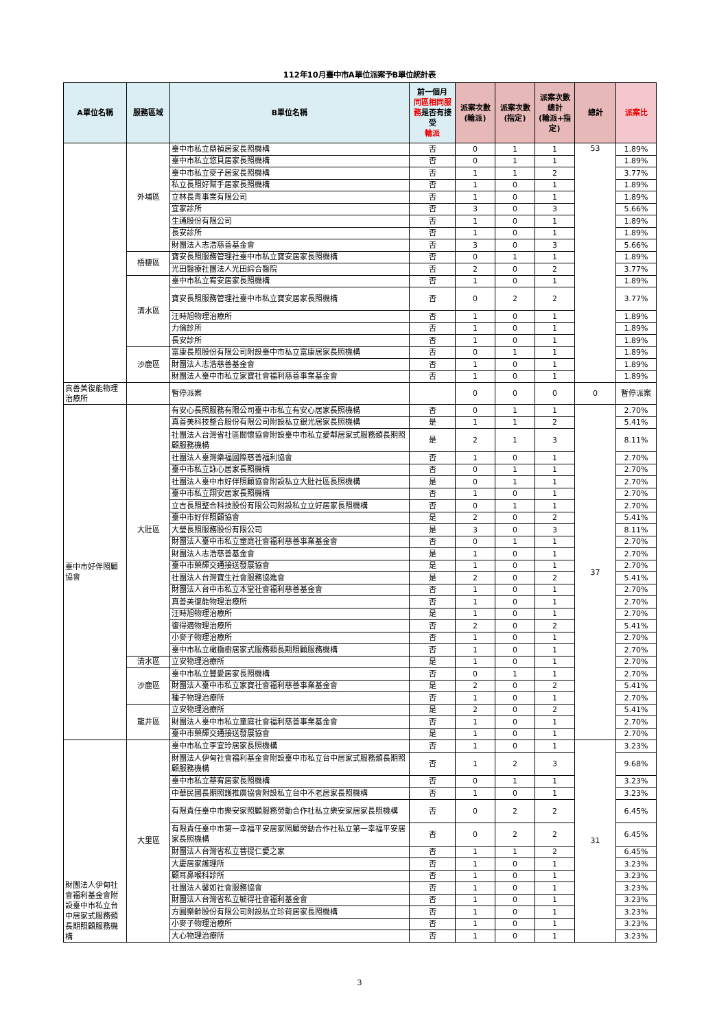112年10月臺中市A單位派案予B單位統計表
| A單位名稱 | 服務區域 | B單位名稱 | 前一個月 同區相同服務 是否有接受 輪派 | 派案次數(輪派) | 派案次數(指定) | 派案次數總計 (輪派+指定) | 總計 | 派案比 |
| --- | --- | --- | --- | --- | --- | --- | --- | --- |
| | 外埔區 | 臺中市私立鼎禎居家長照機構 | 否 | 0 | 1 | 1 | 53 | 1.89% |
| | | 臺中市私立悠貝居家長照機構 | 否 | 0 | 1 | 1 | | 1.89% |
| | | 臺中市私立麥子居家長照機構 | 否 | 1 | 1 | 2 | | 3.77% |
| | | 私立長照好幫手居家長照機構 | 否 | 1 | 0 | 1 | | 1.89% |
| | | 立林長青事業有限公司 | 否 | 1 | 0 | 1 | | 1.89% |
| | | 宜家診所 | 否 | 3 | 0 | 3 | | 5.66% |
| | | 生通股份有限公司 | 否 | 1 | 0 | 1 | | 1.89% |
| | | 長安診所 | 否 | 1 | 0 | 1 | | 1.89% |
| | | 財團法人志浩慈善基金會 | 否 | 3 | 0 | 3 | | 5.66% |
| | 梧棲區 | 寶安長照服務管理社臺中市私立寶安居家長照機構 | 否 | 0 | 1 | 1 | | 1.89% |
| | | 光田醫療社團法人光田綜合醫院 | 否 | 2 | 0 | 2 | | 3.77% |
| | 清水區 | 臺中市私立宥安居家長照機構 | 否 | 1 | 0 | 1 | | 1.89% |
| | | 寶安長照服務管理社臺中市私立寶安居家長照機構 | 否 | 0 | 2 | 2 | | 3.77% |
| | | 汪時旭物理治療所 | 否 | 1 | 0 | 1 | | 1.89% |
| | | 力倫診所 | 否 | 1 | 0 | 1 | | 1.89% |
| | | 長安診所 | 否 | 1 | 0 | 1 | | 1.89% |
| | 沙鹿區 | 富康長照股份有限公司附設臺中市私立富康居家長照機構 | 否 | 0 | 1 | 1 | | 1.89% |
| | | 財團法人志浩慈善基金會 | 否 | 1 | 0 | 1 | | 1.89% |
| | | 財團法人臺中市私立家寶社會福利慈善事業基金會 | 否 | 1 | 0 | 1 | | 1.89% |
| 真善美復能物理治療所 | | 暫停派案 | | 0 | 0 | 0 | 0 | 暫停派案 |
| 臺中市好伴照顧協會 | 大肚區 | 有安心長照服務有限公司臺中市私立有安心居家長照機構 | 否 | 0 | 1 | 1 | 37 | 2.70% |
| | | 真善美科技整合股份有限公司附設私立銀光居家長照機構 | 是 | 1 | 1 | 2 | | 5.41% |
| | | 社團法人台灣省社區關懷協會附設臺中市私立愛鄰居家式服務類長期照顧服務機構 | 是 | 2 | 1 | 3 | | 8.11% |
| | | 社團法人臺灣樂福國際慈善福利協會 | 否 | 1 | 0 | 1 | | 2.70% |
| | | 臺中市私立詠心居家長照機構 | 否 | 0 | 1 | 1 | | 2.70% |
| | | 社團法人臺中市好伴照顧協會附設私立大肚社區長照機構 | 是 | 0 | 1 | 1 | | 2.70% |
| | | 臺中市私立翔安居家長照機構 | 否 | 1 | 0 | 1 | | 2.70% |
| | | 立吉長照整合科技股份有限公司附設私立立好居家長照機構 | 否 | 0 | 1 | 1 | | 2.70% |
| | | 臺中市好伴照顧協會 | 是 | 2 | 0 | 2 | | 5.41% |
| | | 大瑩長照服務股份有限公司 | 是 | 3 | 0 | 3 | | 8.11% |
| | | 財團法人臺中市私立童庭社會福利慈善事業基金會 | 否 | 0 | 1 | 1 | | 2.70% |
| | | 財團法人志浩慈善基金會 | 是 | 1 | 0 | 1 | | 2.70% |
| | | 臺中市榮輝交通接送發展協會 | 是 | 1 | 0 | 1 | | 2.70% |
| | | 社團法人台灣寶生社會服務協進會 | 是 | 2 | 0 | 2 | | 5.41% |
| | | 財團法人台中市私立本堂社會福利慈善基金會 | 否 | 1 | 0 | 1 | | 2.70% |
| | | 真善美復能物理治療所 | 否 | 1 | 0 | 1 | | 2.70% |
| | | 汪時旭物理治療所 | 是 | 1 | 0 | 1 | | 2.70% |
| | | 復得適物理治療所 | 否 | 2 | 0 | 2 | | 5.41% |
| | | 小麥子物理治療所 | 否 | 1 | 0 | 1 | | 2.70% |
| | | 臺中市私立橄欖樹居家式服務類長期照顧服務機構 | 否 | 1 | 0 | 1 | | 2.70% |
| | 清水區 | 立安物理治療所 | 是 | 1 | 0 | 1 | | 2.70% |
| | 沙鹿區 | 臺中市私立豐愛居家長照機構 | 否 | 0 | 1 | 1 | | 2.70% |
| | | 財團法人臺中市私立家寶社會福利慈善事業基金會 | 是 | 2 | 0 | 2 | | 5.41% |
| | | 種子物理治療所 | 否 | 1 | 0 | 1 | | 2.70% |
| | 龍井區 | 立安物理治療所 | 是 | 2 | 0 | 2 | | 5.41% |
| | | 財團法人臺中市私立童庭社會福利慈善事業基金會 | 否 | 1 | 0 | 1 | | 2.70% |
| | | 臺中市榮輝交通接送發展協會 | 是 | 1 | 0 | 1 | | 2.70% |
| 財團法人伊甸社會福利基金會附設臺中市私立台中居家式服務類長期照顧服務機構 | 大里區 | 臺中市私立李宜玲居家長照機構 | 否 | 1 | 0 | 1 | 31 | 3.23% |
| | | 財團法人伊甸社會福利基金會附設臺中市私立台中居家式服務類長期照顧服務機構 | 否 | 1 | 2 | 3 | | 9.68% |
| | | 臺中市私立華宥居家長照機構 | 否 | 0 | 1 | 1 | | 3.23% |
| | | 中華民國長期照護推廣協會附設私立台中不老居家長照機構 | 否 | 1 | 0 | 1 | | 3.23% |
| | | 有限責任臺中市樂安家照顧服務勞動合作社私立樂安家居家長照機構 | 否 | 0 | 2 | 2 | | 6.45% |
| | | 有限責任臺中市第一幸福平安居家照顧勞動合作社私立第一幸福平安居家長照機構 | 否 | 0 | 2 | 2 | | 6.45% |
| | | 財團法人台灣省私立菩提仁愛之家 | 否 | 1 | 1 | 2 | | 6.45% |
| | | 大慶居家護理所 | 否 | 1 | 0 | 1 | | 3.23% |
| | | 顧耳鼻喉科診所 | 否 | 1 | 0 | 1 | | 3.23% |
| | | 社團法人馨如社會服務協會 | 否 | 1 | 0 | 1 | | 3.23% |
| | | 財團法人台灣省私立毓得社會福利基金會 | 否 | 1 | 0 | 1 | | 3.23% |
| | | 方圓樂齡股份有限公司附設私立珍荷居家長照機構 | 否 | 1 | 0 | 1 | | 3.23% |
| | | 小麥子物理治療所 | 否 | 1 | 0 | 1 | | 3.23% |
| | | 大心物理治療所 | 否 | 1 | 0 | 1 | | 3.23% |
3